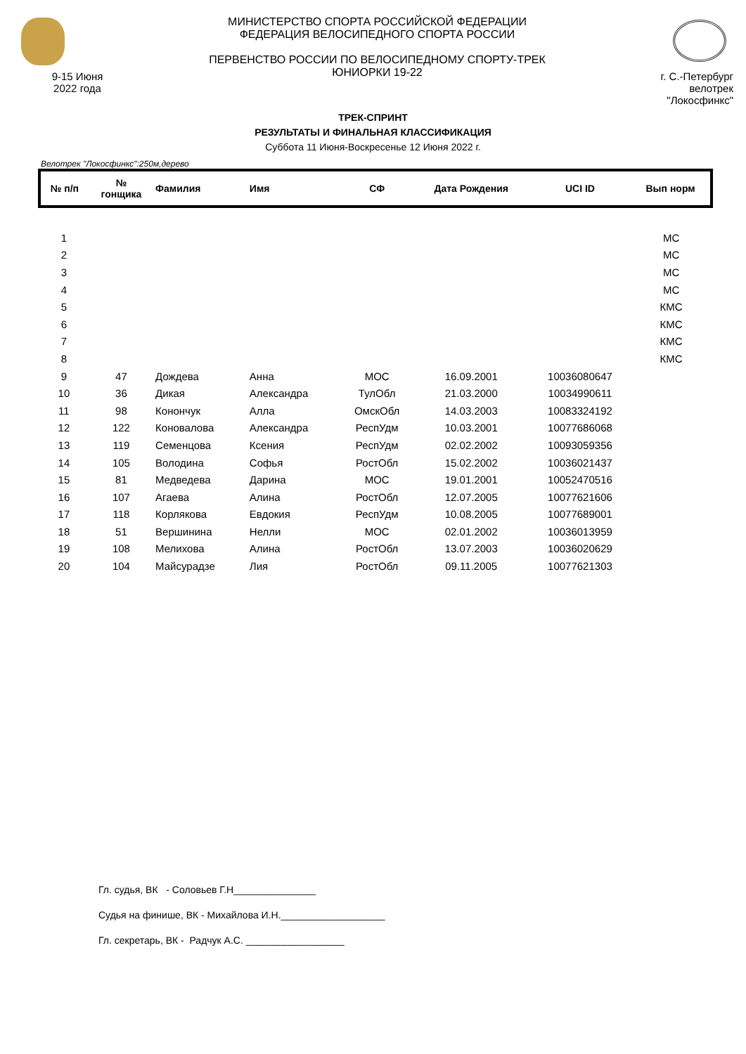9-15 Июня
2022 года
МИНИСТЕРСТВО СПОРТА РОССИЙСКОЙ ФЕДЕРАЦИИ
ФЕДЕРАЦИЯ ВЕЛОСИПЕДНОГО СПОРТА РОССИИ
ПЕРВЕНСТВО РОССИИ ПО ВЕЛОСИПЕДНОМУ СПОРТУ-ТРЕК
ЮНИОРКИ 19-22
г. С.-Петербург
велотрек "Локосфинкс"
ТРЕК-СПРИНТ
РЕЗУЛЬТАТЫ И ФИНАЛЬНАЯ КЛАССИФИКАЦИЯ
Суббота 11 Июня-Воскресенье 12 Июня 2022 г.
Велотрек "Локосфинкс":250м,дерево
| № п/п | № гонщика | Фамилия | Имя | СФ | Дата Рождения | UCI ID | Вып норм |
| --- | --- | --- | --- | --- | --- | --- | --- |
| 1 | | | | | | | МС |
| 2 | | | | | | | МС |
| 3 | | | | | | | МС |
| 4 | | | | | | | МС |
| 5 | | | | | | | КМС |
| 6 | | | | | | | КМС |
| 7 | | | | | | | КМС |
| 8 | | | | | | | КМС |
| 9 | 47 | Дождева | Анна | МОС | 16.09.2001 | 10036080647 | |
| 10 | 36 | Дикая | Александра | ТулОбл | 21.03.2000 | 10034990611 | |
| 11 | 98 | Конончук | Алла | ОмскОбл | 14.03.2003 | 10083324192 | |
| 12 | 122 | Коновалова | Александра | РеспУдм | 10.03.2001 | 10077686068 | |
| 13 | 119 | Семенцова | Ксения | РеспУдм | 02.02.2002 | 10093059356 | |
| 14 | 105 | Володина | Софья | РостОбл | 15.02.2002 | 10036021437 | |
| 15 | 81 | Медведева | Дарина | МОС | 19.01.2001 | 10052470516 | |
| 16 | 107 | Агаева | Алина | РостОбл | 12.07.2005 | 10077621606 | |
| 17 | 118 | Корлякова | Евдокия | РеспУдм | 10.08.2005 | 10077689001 | |
| 18 | 51 | Вершинина | Нелли | МОС | 02.01.2002 | 10036013959 | |
| 19 | 108 | Мелихова | Алина | РостОбл | 13.07.2003 | 10036020629 | |
| 20 | 104 | Майсурадзе | Лия | РостОбл | 09.11.2005 | 10077621303 | |
Гл. судья, ВК - Соловьев Г.Н_______________
Судья на финише, ВК - Михайлова И.Н.___________________
Гл. секретарь, ВК - Радчук А.С. __________________